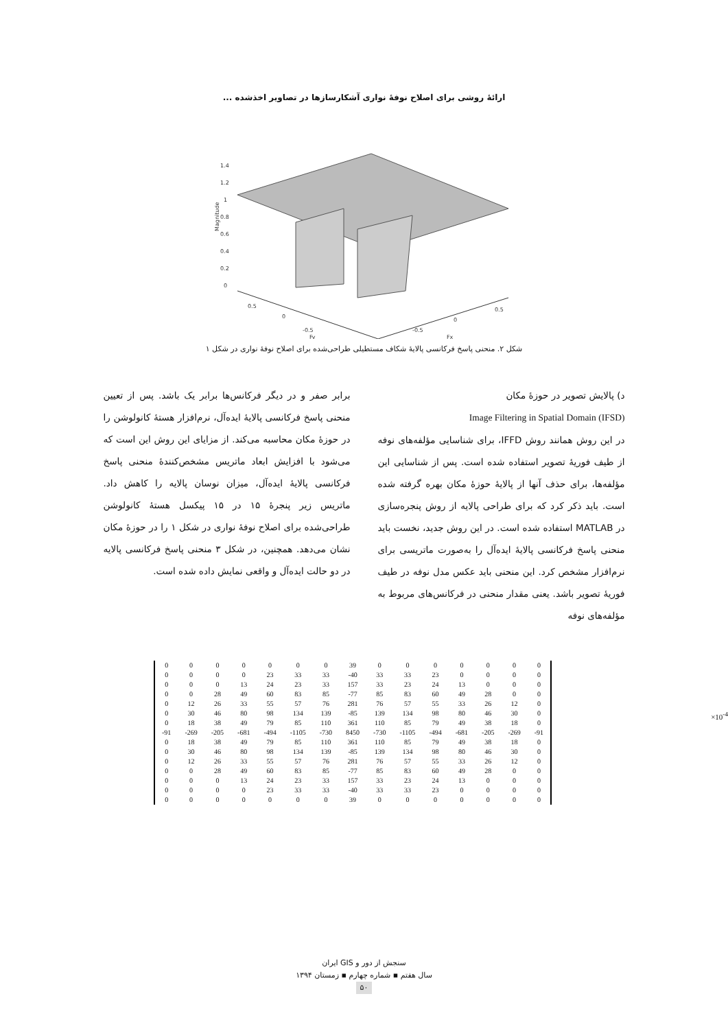ارائهٔ روشی برای اصلاح نوفهٔ نواری آشکارسازها در تصاویر اخذشده ...
1.4
1.2
1
0.8
0.6
0.4
0.2
0
Magnitude
0.5
0
-0.5
Fy
-0.5
0
0.5
Fx
شکل ۲. منحنی پاسخ فرکانسی پالایهٔ شکاف مستطیلی طراحی‌شده برای اصلاح نوفهٔ نواری در شکل ۱
د) پالایش تصویر در حوزهٔ مکان
Image Filtering in Spatial Domain (IFSD)
در این روش همانند روش IFFD، برای شناسایی مؤلفه‌های نوفه از طیف فوریهٔ تصویر استفاده شده است. پس از شناسایی این مؤلفه‌ها، برای حذف آنها از پالایهٔ حوزهٔ مکان بهره گرفته شده است. باید ذکر کرد که برای طراحی پالایه از روش پنجره‌سازی در MATLAB استفاده شده است. در این روش جدید، نخست باید منحنی پاسخ فرکانسی پالایهٔ ایده‌آل را به‌صورت ماتریسی برای نرم‌افزار مشخص کرد. این منحنی باید عکس مدل نوفه در طیف فوریهٔ تصویر باشد. یعنی مقدار منحنی در فرکانس‌های مربوط به مؤلفه‌های نوفه
برابر صفر و در دیگر فرکانس‌ها برابر یک باشد. پس از تعیین منحنی پاسخ فرکانسی پالایهٔ ایده‌آل، نرم‌افزار هستهٔ کانولوشن را در حوزهٔ مکان محاسبه می‌کند. از مزایای این روش این است که می‌شود با افزایش ابعاد ماتریس مشخص‌کنندهٔ منحنی پاسخ فرکانسی پالایهٔ ایده‌آل، میزان نوسان پالایه را کاهش داد. ماتریس زیر پنجرهٔ ۱۵ در ۱۵ پیکسل هستهٔ کانولوشن طراحی‌شده برای اصلاح نوفهٔ نواری در شکل ۱ را در حوزهٔ مکان نشان می‌دهد. همچنین، در شکل ۳ منحنی پاسخ فرکانسی پالایه در دو حالت ایده‌آل و واقعی نمایش داده شده است.
| 0 | 0 | 0 | 0 | 0 | 0 | 0 | 39 | 0 | 0 | 0 | 0 | 0 | 0 | 0 |
| 0 | 0 | 0 | 0 | 23 | 33 | 33 | -40 | 33 | 33 | 23 | 0 | 0 | 0 | 0 |
| 0 | 0 | 0 | 13 | 24 | 23 | 33 | 157 | 33 | 23 | 24 | 13 | 0 | 0 | 0 |
| 0 | 0 | 28 | 49 | 60 | 83 | 85 | -77 | 85 | 83 | 60 | 49 | 28 | 0 | 0 |
| 0 | 12 | 26 | 33 | 55 | 57 | 76 | 281 | 76 | 57 | 55 | 33 | 26 | 12 | 0 |
| 0 | 30 | 46 | 80 | 98 | 134 | 139 | -85 | 139 | 134 | 98 | 80 | 46 | 30 | 0 |
| 0 | 18 | 38 | 49 | 79 | 85 | 110 | 361 | 110 | 85 | 79 | 49 | 38 | 18 | 0 |
| -91 | -269 | -205 | -681 | -494 | -1105 | -730 | 8450 | -730 | -1105 | -494 | -681 | -205 | -269 | -91 |
| 0 | 18 | 38 | 49 | 79 | 85 | 110 | 361 | 110 | 85 | 79 | 49 | 38 | 18 | 0 |
| 0 | 30 | 46 | 80 | 98 | 134 | 139 | -85 | 139 | 134 | 98 | 80 | 46 | 30 | 0 |
| 0 | 12 | 26 | 33 | 55 | 57 | 76 | 281 | 76 | 57 | 55 | 33 | 26 | 12 | 0 |
| 0 | 0 | 28 | 49 | 60 | 83 | 85 | -77 | 85 | 83 | 60 | 49 | 28 | 0 | 0 |
| 0 | 0 | 0 | 13 | 24 | 23 | 33 | 157 | 33 | 23 | 24 | 13 | 0 | 0 | 0 |
| 0 | 0 | 0 | 0 | 23 | 33 | 33 | -40 | 33 | 33 | 23 | 0 | 0 | 0 | 0 |
| 0 | 0 | 0 | 0 | 0 | 0 | 0 | 39 | 0 | 0 | 0 | 0 | 0 | 0 | 0 |
×10<sup>-4</sup>
سنجش از دور و GIS ایران
سال هفتم ▪ شماره چهارم ▪ زمستان ۱۳۹۴
۵۰